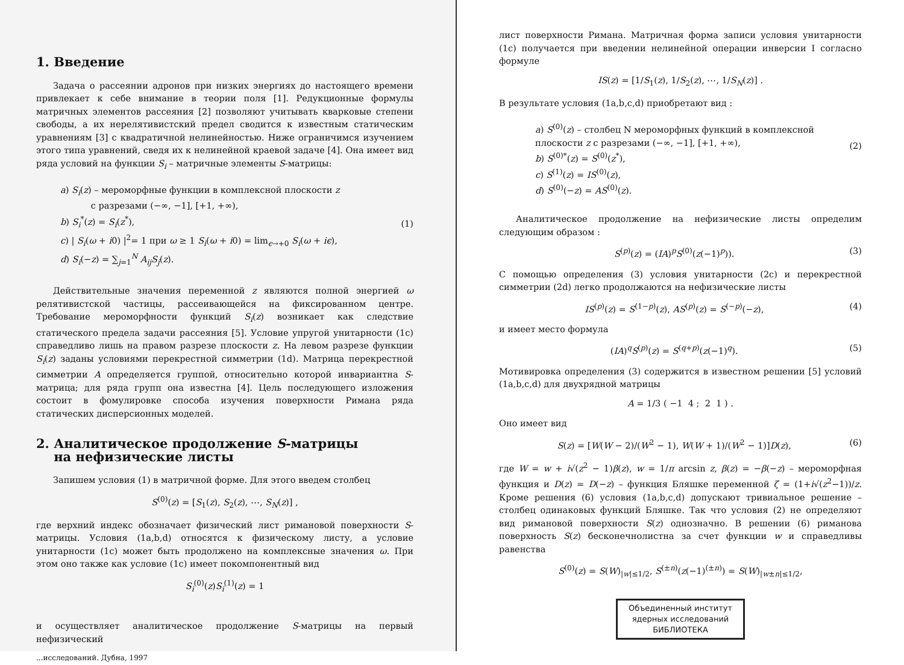1. Введение
Задача о рассеянии адронов при низких энергиях до настоящего времени привлекает к себе внимание в теории поля [1]. Редукционные формулы матричных элементов рассеяния [2] позволяют учитывать кварковые степени свободы, а их нерелятивистский предел сводится к известным статическим уравнениям [3] с квадратичной нелинейностью. Ниже ограничимся изучением этого типа уравнений, сведя их к нелинейной краевой задаче [4]. Она имеет вид ряда условий на функции S<sub>i</sub> – матричные элементы S-матрицы:
a) S<sub>i</sub>(z) – мероморфные функции в комплексной плоскости z
с разрезами (−∞, −1], [+1, +∞),
b) S<sub>i</sub><sup>*</sup>(z) = S<sub>i</sub>(z<sup>*</sup>),
c) | S<sub>i</sub>(ω + i0) |<sup>2</sup>= 1 при ω ≥ 1 S<sub>i</sub>(ω + i0) = lim<sub>ϵ→+0</sub> S<sub>i</sub>(ω + iϵ),
d) S<sub>i</sub>(−z) = ∑<sub>j=1</sub><sup>N</sup> A<sub>ij</sub>S<sub>j</sub>(z).
(1)
Действительные значения переменной z являются полной энергией ω релятивистской частицы, рассеивающейся на фиксированном центре. Требование мероморфности функций S<sub>i</sub>(z) возникает как следствие статического предела задачи рассеяния [5]. Условие упругой унитарности (1c) справедливо лишь на правом разрезе плоскости z. На левом разрезе функции S<sub>i</sub>(z) заданы условиями перекрестной симметрии (1d). Матрица перекрестной симметрии A определяется группой, относительно которой инвариантна S-матрица; для ряда групп она известна [4]. Цель последующего изложения состоит в фомулировке способа изучения поверхности Римана ряда статических дисперсионных моделей.
2. Аналитическое продолжение S-матрицы
на нефизические листы
Запишем условия (1) в матричной форме. Для этого введем столбец
S<sup>(0)</sup>(z) = [S<sub>1</sub>(z), S<sub>2</sub>(z), ⋯, S<sub>N</sub>(z)] ,
где верхний индекс обозначает физический лист римановой поверхности S-матрицы. Условия (1a,b,d) относятся к физическому листу, а условие унитарности (1c) может быть продолжено на комплексные значения ω. При этом оно также как условие (1c) имеет покомпонентный вид
S<sub>i</sub><sup>(0)</sup>(z)S<sub>i</sub><sup>(1)</sup>(z) = 1
и осуществляет аналитическое продолжение S-матрицы на первый нефизический
...исследований. Дубна, 1997
лист поверхности Римана. Матричная форма записи условия унитарности (1c) получается при введении нелинейной операции инверсии I согласно формуле
IS(z) = [1/S<sub>1</sub>(z), 1/S<sub>2</sub>(z), ⋯, 1/S<sub>N</sub>(z)] .
В результате условия (1a,b,c,d) приобретают вид :
a) S<sup>(0)</sup>(z) – столбец N мероморфных функций в комплексной плоскости z с разрезами (−∞, −1], [+1, +∞),
b) S<sup>(0)*</sup>(z) = S<sup>(0)</sup>(z<sup>*</sup>),
c) S<sup>(1)</sup>(z) = IS<sup>(0)</sup>(z),
d) S<sup>(0)</sup>(−z) = AS<sup>(0)</sup>(z).
(2)
Аналитическое продолжение на нефизические листы определим следующим образом :
S<sup>(p)</sup>(z) = (IA)<sup>p</sup>S<sup>(0)</sup>(z(−1)<sup>p</sup>)). (3)
С помощью определения (3) условия унитарности (2c) и перекрестной симметрии (2d) легко продолжаются на нефизические листы
IS<sup>(p)</sup>(z) = S<sup>(1−p)</sup>(z), AS<sup>(p)</sup>(z) = S<sup>(−p)</sup>(−z),
(4)
и имеет место формула
(IA)<sup>q</sup>S<sup>(p)</sup>(z) = S<sup>(q+p)</sup>(z(−1)<sup>q</sup>). (5)
Мотивировка определения (3) содержится в известном решении [5] условий (1a,b,c,d) для двухрядной матрицы
A = 1/3 ( −1 4 ; 2 1 ) .
Оно имеет вид
S(z) = [W(W − 2)/(W<sup>2</sup> − 1), W(W + 1)/(W<sup>2</sup> − 1)]D(z),
(6)
где W = w + i√(z<sup>2</sup> − 1)β(z), w = 1/π arcsin z, β(z) = −β(−z) – мероморфная функция и D(z) = D(−z) – функция Бляшке переменной ζ = (1+i√(z<sup>2</sup>−1))/z. Кроме решения (6) условия (1a,b,c,d) допускают тривиальное решение – столбец одинаковых функций Бляшке. Так что условия (2) не определяют вид римановой поверхности S(z) однозначно. В решении (6) риманова поверхность S(z) бесконечнолистна за счет функции w и справедливы равенства
S<sup>(0)</sup>(z) = S(W)<sub>|w|≤1/2</sub>, S<sup>(±n)</sup>(z(−1)<sup>(±n)</sup>) = S(W)<sub>|w±n|≤1/2</sub>,
Объединенный институт
ядерных исследований
БИБЛИОТЕКА